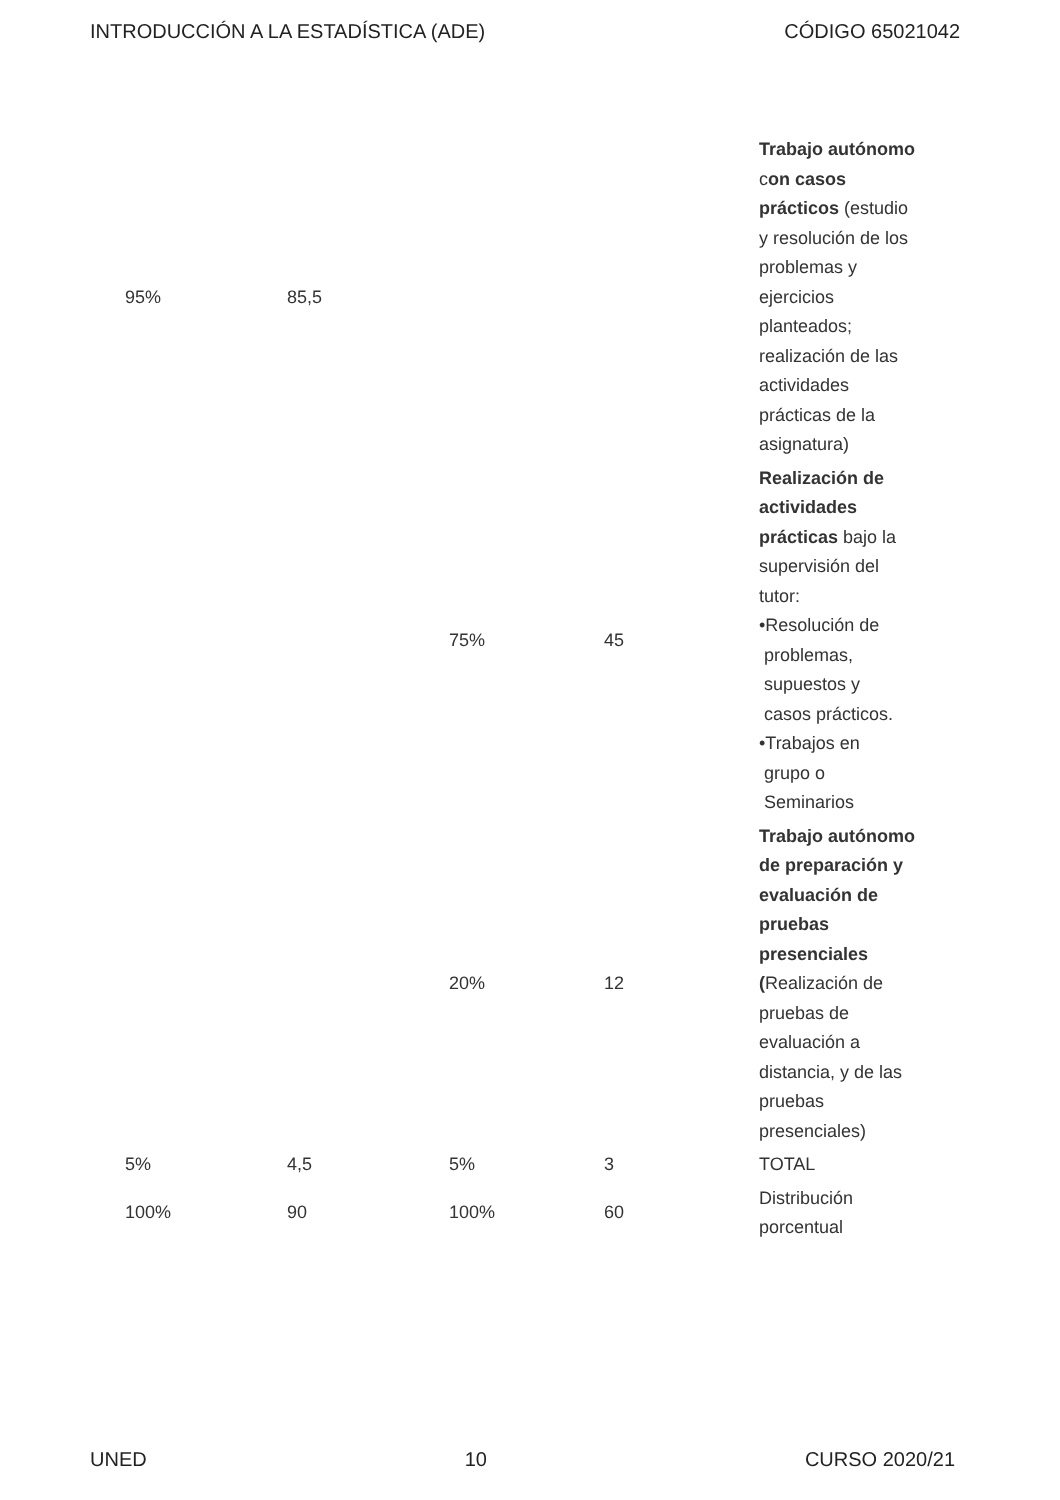INTRODUCCIÓN A LA ESTADÍSTICA (ADE) CÓDIGO 65021042
| 95% | 85,5 | | | Trabajo autónomo c on casos prácticos (estudio y resolución de los problemas y ejercicios planteados; realización de las actividades prácticas de la asignatura) |
| | | 75% | 45 | Realización de actividades prácticas bajo la supervisión del tutor: •Resolución de problemas, supuestos y casos prácticos. •Trabajos en grupo o Seminarios |
| | | 20% | 12 | Trabajo autónomo de preparación y evaluación de pruebas presenciales ( Realización de pruebas de evaluación a distancia, y de las pruebas presenciales) |
| 5% | 4,5 | 5% | 3 | TOTAL |
| 100% | 90 | 100% | 60 | Distribución porcentual |
UNED 10 CURSO 2020/21